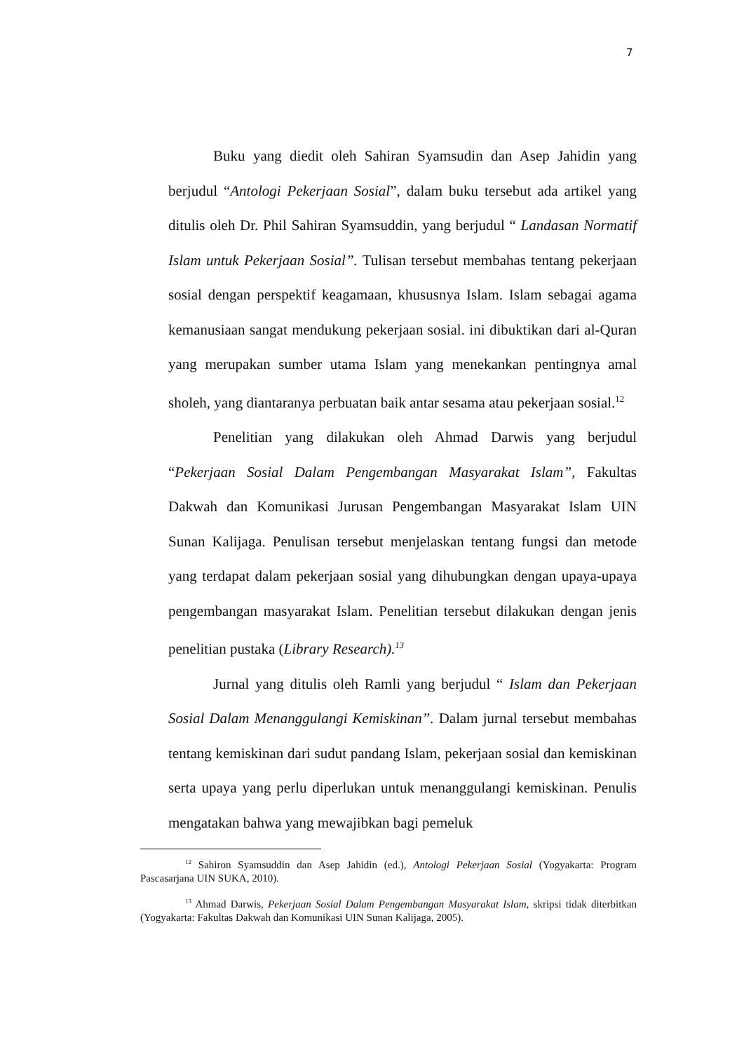7
Buku yang diedit oleh Sahiran Syamsudin dan Asep Jahidin yang berjudul “Antologi Pekerjaan Sosial”, dalam buku tersebut ada artikel yang ditulis oleh Dr. Phil Sahiran Syamsuddin, yang berjudul “ Landasan Normatif Islam untuk Pekerjaan Sosial”. Tulisan tersebut membahas tentang pekerjaan sosial dengan perspektif keagamaan, khususnya Islam. Islam sebagai agama kemanusiaan sangat mendukung pekerjaan sosial. ini dibuktikan dari al-Quran yang merupakan sumber utama Islam yang menekankan pentingnya amal sholeh, yang diantaranya perbuatan baik antar sesama atau pekerjaan sosial.<sup>12</sup>
Penelitian yang dilakukan oleh Ahmad Darwis yang berjudul “Pekerjaan Sosial Dalam Pengembangan Masyarakat Islam”, Fakultas Dakwah dan Komunikasi Jurusan Pengembangan Masyarakat Islam UIN Sunan Kalijaga. Penulisan tersebut menjelaskan tentang fungsi dan metode yang terdapat dalam pekerjaan sosial yang dihubungkan dengan upaya-upaya pengembangan masyarakat Islam. Penelitian tersebut dilakukan dengan jenis penelitian pustaka (Library Research).<sup>13</sup>
Jurnal yang ditulis oleh Ramli yang berjudul “ Islam dan Pekerjaan Sosial Dalam Menanggulangi Kemiskinan”. Dalam jurnal tersebut membahas tentang kemiskinan dari sudut pandang Islam, pekerjaan sosial dan kemiskinan serta upaya yang perlu diperlukan untuk menanggulangi kemiskinan. Penulis mengatakan bahwa yang mewajibkan bagi pemeluk
<sup>12</sup> Sahiron Syamsuddin dan Asep Jahidin (ed.), Antologi Pekerjaan Sosial (Yogyakarta: Program Pascasarjana UIN SUKA, 2010).
<sup>13</sup> Ahmad Darwis, Pekerjaan Sosial Dalam Pengembangan Masyarakat Islam, skripsi tidak diterbitkan (Yogyakarta: Fakultas Dakwah dan Komunikasi UIN Sunan Kalijaga, 2005).